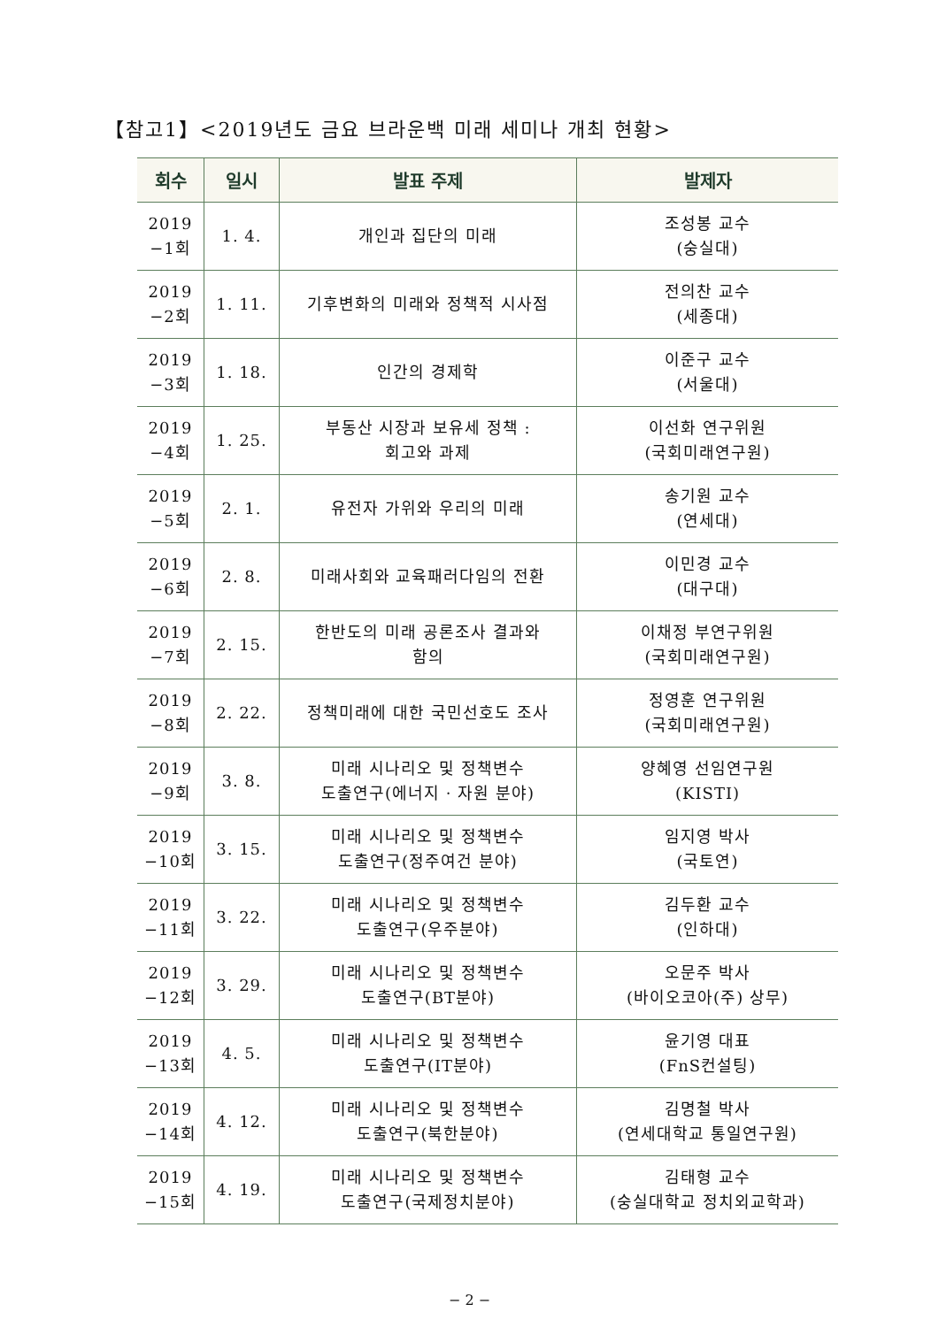【참고1】<2019년도 금요 브라운백 미래 세미나 개최 현황>
| 회수 | 일시 | 발표 주제 | 발제자 |
| --- | --- | --- | --- |
| 2019 −1회 | 1. 4. | 개인과 집단의 미래 | 조성봉 교수 (숭실대) |
| 2019 −2회 | 1. 11. | 기후변화의 미래와 정책적 시사점 | 전의찬 교수 (세종대) |
| 2019 −3회 | 1. 18. | 인간의 경제학 | 이준구 교수 (서울대) |
| 2019 −4회 | 1. 25. | 부동산 시장과 보유세 정책 : 회고와 과제 | 이선화 연구위원 (국회미래연구원) |
| 2019 −5회 | 2. 1. | 유전자 가위와 우리의 미래 | 송기원 교수 (연세대) |
| 2019 −6회 | 2. 8. | 미래사회와 교육패러다임의 전환 | 이민경 교수 (대구대) |
| 2019 −7회 | 2. 15. | 한반도의 미래 공론조사 결과와 함의 | 이채정 부연구위원 (국회미래연구원) |
| 2019 −8회 | 2. 22. | 정책미래에 대한 국민선호도 조사 | 정영훈 연구위원 (국회미래연구원) |
| 2019 −9회 | 3. 8. | 미래 시나리오 및 정책변수 도출연구(에너지 · 자원 분야) | 양혜영 선임연구원 (KISTI) |
| 2019 −10회 | 3. 15. | 미래 시나리오 및 정책변수 도출연구(정주여건 분야) | 임지영 박사 (국토연) |
| 2019 −11회 | 3. 22. | 미래 시나리오 및 정책변수 도출연구(우주분야) | 김두환 교수 (인하대) |
| 2019 −12회 | 3. 29. | 미래 시나리오 및 정책변수 도출연구(BT분야) | 오문주 박사 (바이오코아(주) 상무) |
| 2019 −13회 | 4. 5. | 미래 시나리오 및 정책변수 도출연구(IT분야) | 윤기영 대표 (FnS컨설팅) |
| 2019 −14회 | 4. 12. | 미래 시나리오 및 정책변수 도출연구(북한분야) | 김명철 박사 (연세대학교 통일연구원) |
| 2019 −15회 | 4. 19. | 미래 시나리오 및 정책변수 도출연구(국제정치분야) | 김태형 교수 (숭실대학교 정치외교학과) |
− 2 −